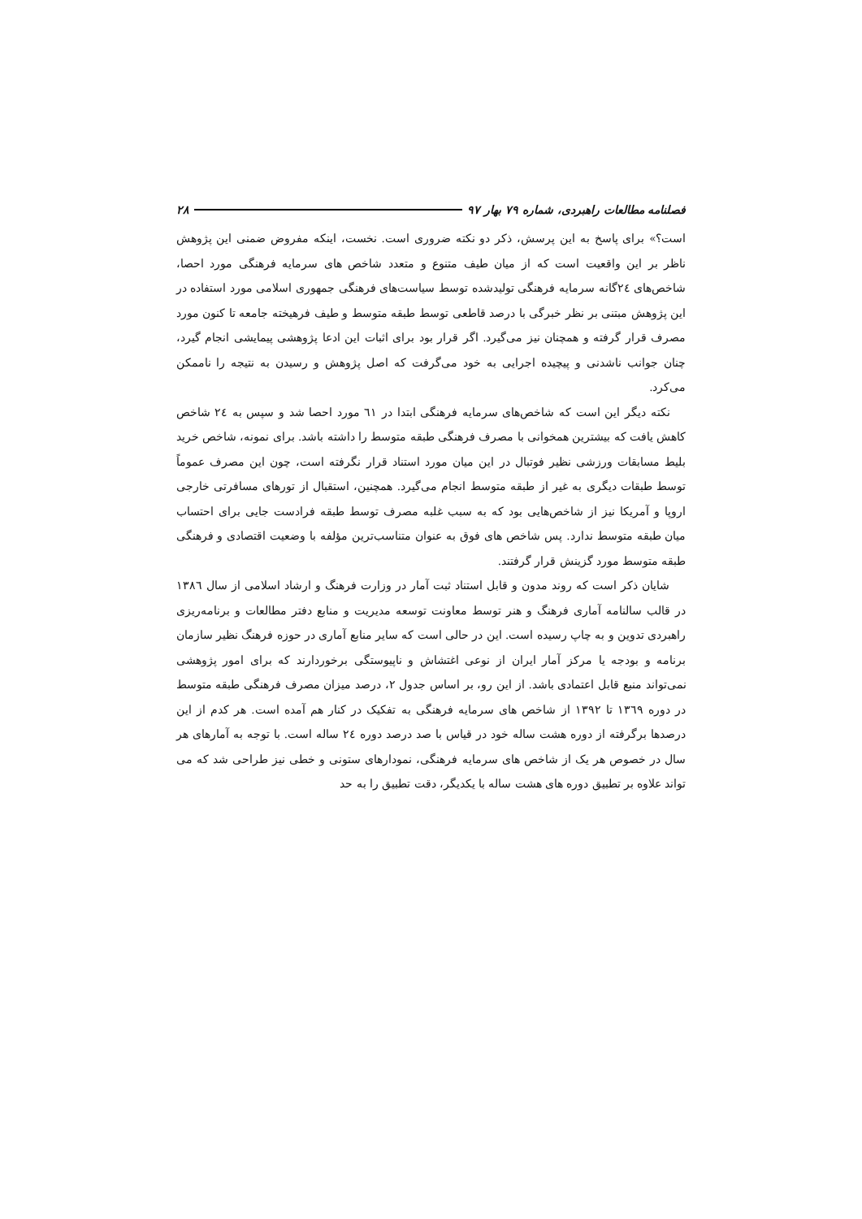فصلنامه مطالعات راهبردی، شماره ۷۹ بهار ۹۷ ۲۸
است؟» برای پاسخ به این پرسش، ذکر دو نکته ضروری است. نخست، اینکه مفروض ضمنی این پژوهش ناظر بر این واقعیت است که از میان طیف متنوع و متعدد شاخص های سرمایه فرهنگی مورد احصا، شاخص‌های ۲٤گانه سرمایه فرهنگی تولیدشده توسط سیاست‌های فرهنگی جمهوری اسلامی مورد استفاده در این پژوهش مبتنی بر نظر خبرگی با درصد قاطعی توسط طبقه متوسط و طیف فرهیخته جامعه تا کنون مورد مصرف قرار گرفته و همچنان نیز می‌گیرد. اگر قرار بود برای اثبات این ادعا پژوهشی پیمایشی انجام گیرد، چنان جوانب ناشدنی و پیچیده اجرایی به خود می‌گرفت که اصل پژوهش و رسیدن به نتیجه را ناممکن می‌کرد.
نکته دیگر این است که شاخص‌های سرمایه فرهنگی ابتدا در ٦١ مورد احصا شد و سپس به ۲٤ شاخص کاهش یافت که بیشترین همخوانی با مصرف فرهنگی طبقه متوسط را داشته باشد. برای نمونه، شاخص خرید بلیط مسابقات ورزشی نظیر فوتبال در این میان مورد استناد قرار نگرفته است، چون این مصرف عموماً توسط طبقات دیگری به غیر از طبقه متوسط انجام می‌گیرد. همچنین، استقبال از تورهای مسافرتی خارجی اروپا و آمریکا نیز از شاخص‌هایی بود که به سبب غلبه مصرف توسط طبقه فرادست جایی برای احتساب میان طبقه متوسط ندارد. پس شاخص های فوق به عنوان متناسب‌ترین مؤلفه با وضعیت اقتصادی و فرهنگی طبقه متوسط مورد گزینش قرار گرفتند.
شایان ذکر است که روند مدون و قابل استناد ثبت آمار در وزارت فرهنگ و ارشاد اسلامی از سال ۱۳۸٦ در قالب سالنامه آماری فرهنگ و هنر توسط معاونت توسعه مدیریت و منابع دفتر مطالعات و برنامه‌ریزی راهبردی تدوین و به چاپ رسیده است. این در حالی است که سایر منابع آماری در حوزه فرهنگ نظیر سازمان برنامه و بودجه یا مرکز آمار ایران از نوعی اغتشاش و ناپیوستگی برخوردارند که برای امور پژوهشی نمی‌تواند منبع قابل اعتمادی باشد. از این رو، بر اساس جدول ۲، درصد میزان مصرف فرهنگی طبقه متوسط در دوره ۱۳٦۹ تا ۱۳۹۲ از شاخص های سرمایه فرهنگی به تفکیک در کنار هم آمده است. هر کدم از این درصدها برگرفته از دوره هشت ساله خود در قیاس با صد درصد دوره ۲٤ ساله است. با توجه به آمارهای هر سال در خصوص هر یک از شاخص های سرمایه فرهنگی، نمودارهای ستونی و خطی نیز طراحی شد که می تواند علاوه بر تطبیق دوره های هشت ساله با یکدیگر، دقت تطبیق را به حد